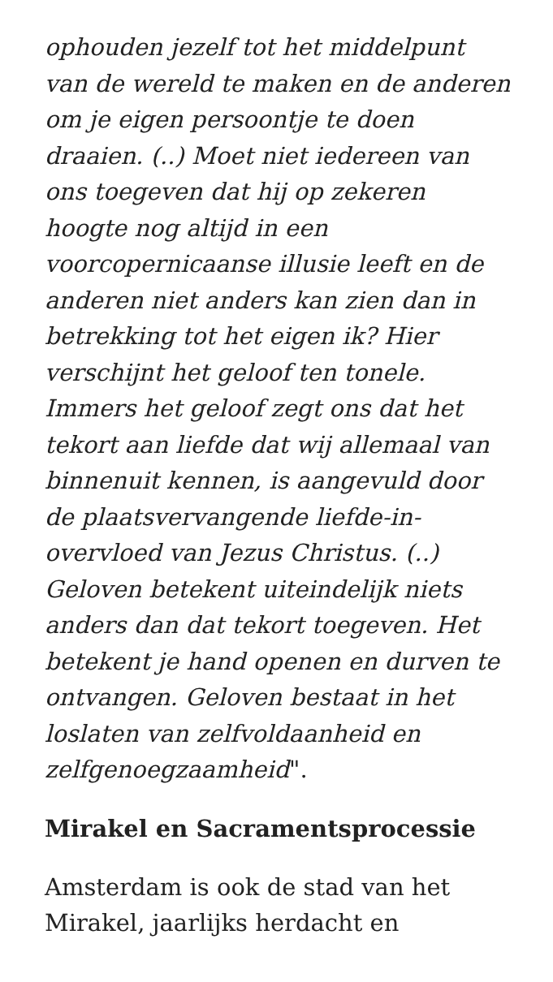ophouden jezelf tot het middelpunt van de wereld te maken en de anderen om je eigen persoontje te doen draaien. (..) Moet niet iedereen van ons toegeven dat hij op zekeren hoogte nog altijd in een voorcopernicaanse illusie leeft en de anderen niet anders kan zien dan in betrekking tot het eigen ik? Hier verschijnt het geloof ten tonele. Immers het geloof zegt ons dat het tekort aan liefde dat wij allemaal van binnenuit kennen, is aangevuld door de plaatsvervangende liefde-in-overvloed van Jezus Christus. (..) Geloven betekent uiteindelijk niets anders dan dat tekort toegeven. Het betekent je hand openen en durven te ontvangen. Geloven bestaat in het loslaten van zelfvoldaanheid en zelfgenoegzaamheid".
Mirakel en Sacramentsprocessie
Amsterdam is ook de stad van het Mirakel, jaarlijks herdacht en